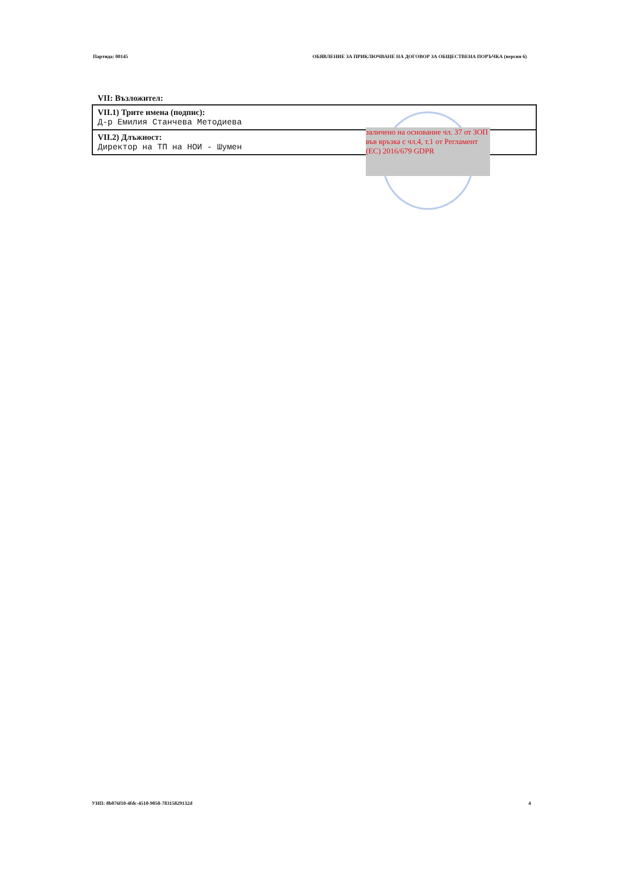Партида: 00145 ОБЯВЛЕНИЕ ЗА ПРИКЛЮЧВАНЕ НА ДОГОВОР ЗА ОБЩЕСТВЕНА ПОРЪЧКА (версия 6)
VII: Възложител:
| VII.1) Трите имена (подпис): Д-р Емилия Станчева Методиева |
| VII.2) Длъжност: Директор на ТП на НОИ - Шумен |
заличено на основание чл. 37 от ЗОП във връзка с чл.4, т.1 от Регламент (ЕС) 2016/679 GDPR
УНП: 8b076f10-4fdc-4510-9050-78315829132d 4